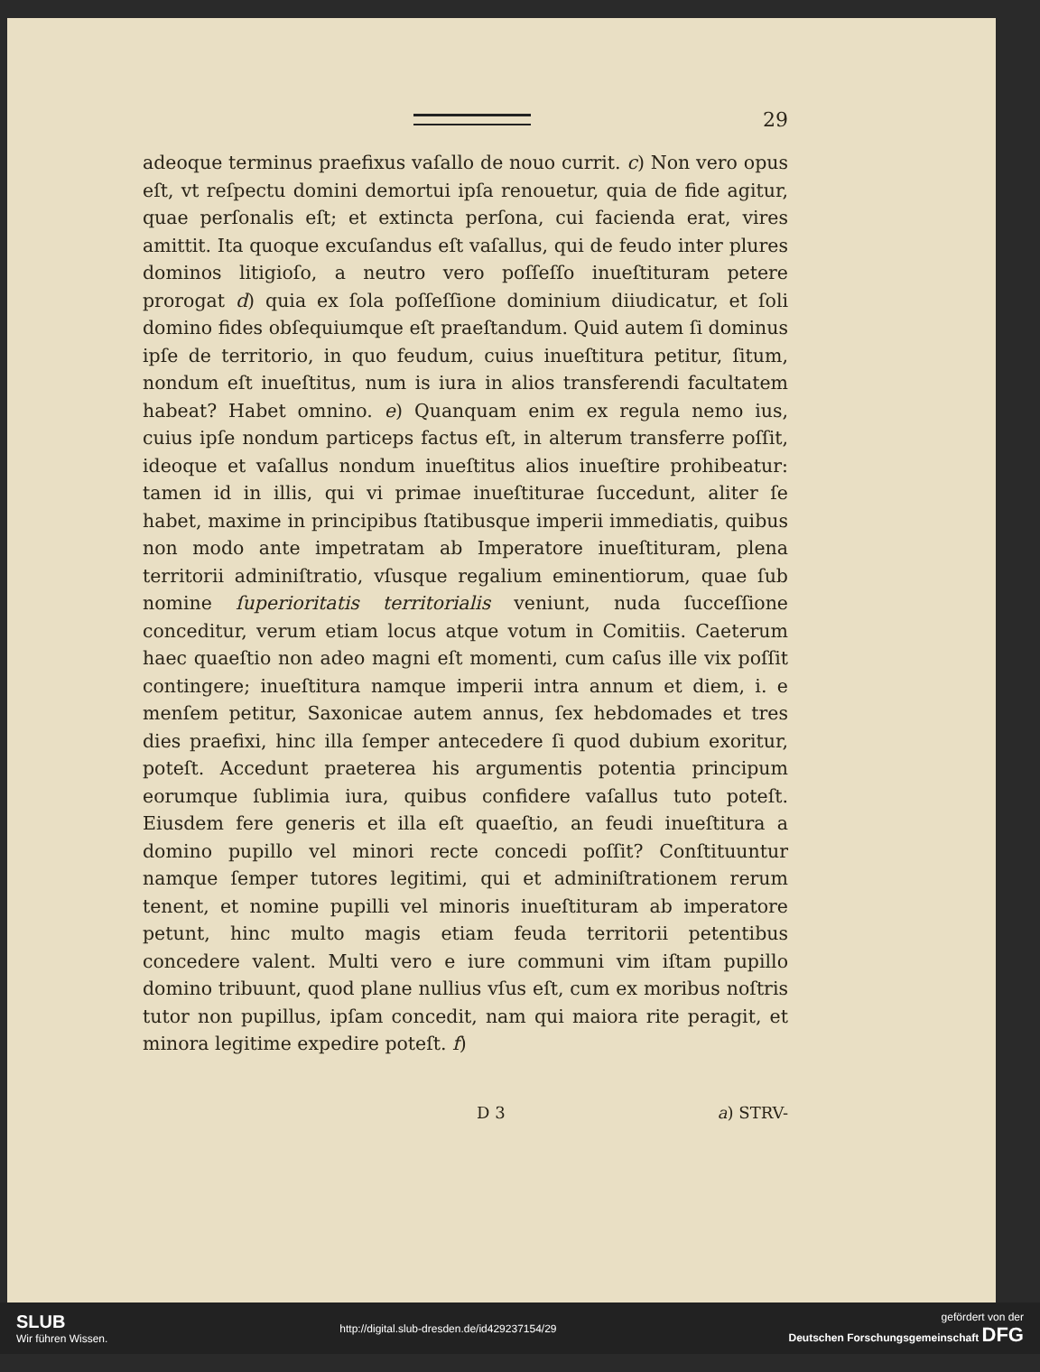29
adeoque terminus praefixus vaſallo de nouo currit. c) Non vero opus eſt, vt reſpectu domini demortui ipſa renouetur, quia de fide agitur, quae perſonalis eſt; et extincta perſona, cui facienda erat, vires amittit. Ita quoque excuſandus eſt vaſallus, qui de feudo inter plures dominos litigioſo, a neutro vero poſſeſſo inueſtituram petere prorogat d) quia ex ſola poſſeſſione dominium diiudicatur, et ſoli domino fides obſequiumque eſt praeſtandum. Quid autem ſi dominus ipſe de territorio, in quo feudum, cuius inueſtitura petitur, ſitum, nondum eſt inueſtitus, num is iura in alios transferendi facultatem habeat? Habet omnino. e) Quanquam enim ex regula nemo ius, cuius ipſe nondum particeps factus eſt, in alterum transferre poſſit, ideoque et vaſallus nondum inueſtitus alios inueſtire prohibeatur: tamen id in illis, qui vi primae inueſtiturae ſuccedunt, aliter ſe habet, maxime in principibus ſtatibusque imperii immediatis, quibus non modo ante impetratam ab Imperatore inueſtituram, plena territorii adminiſtratio, vſusque regalium eminentiorum, quae ſub nomine ſuperioritatis territorialis veniunt, nuda ſucceſſione conceditur, verum etiam locus atque votum in Comitiis. Caeterum haec quaeſtio non adeo magni eſt momenti, cum caſus ille vix poſſit contingere; inueſtitura namque imperii intra annum et diem, i. e menſem petitur, Saxonicae autem annus, ſex hebdomades et tres dies praefixi, hinc illa ſemper antecedere ſi quod dubium exoritur, poteſt. Accedunt praeterea his argumentis potentia principum eorumque ſublimia iura, quibus confidere vaſallus tuto poteſt. Eiusdem fere generis et illa eſt quaeſtio, an feudi inueſtitura a domino pupillo vel minori recte concedi poſſit? Conſtituuntur namque ſemper tutores legitimi, qui et adminiſtrationem rerum tenent, et nomine pupilli vel minoris inueſtituram ab imperatore petunt, hinc multo magis etiam feuda territorii petentibus concedere valent. Multi vero e iure communi vim iſtam pupillo domino tribuunt, quod plane nullius vſus eſt, cum ex moribus noſtris tutor non pupillus, ipſam concedit, nam qui maiora rite peragit, et minora legitime expedire poteſt. f)
D 3 a) STRV-
SLUB
Wir führen Wissen.
http://digital.slub-dresden.de/id429237154/29
gefördert von der
Deutschen Forschungsgemeinschaft DFG